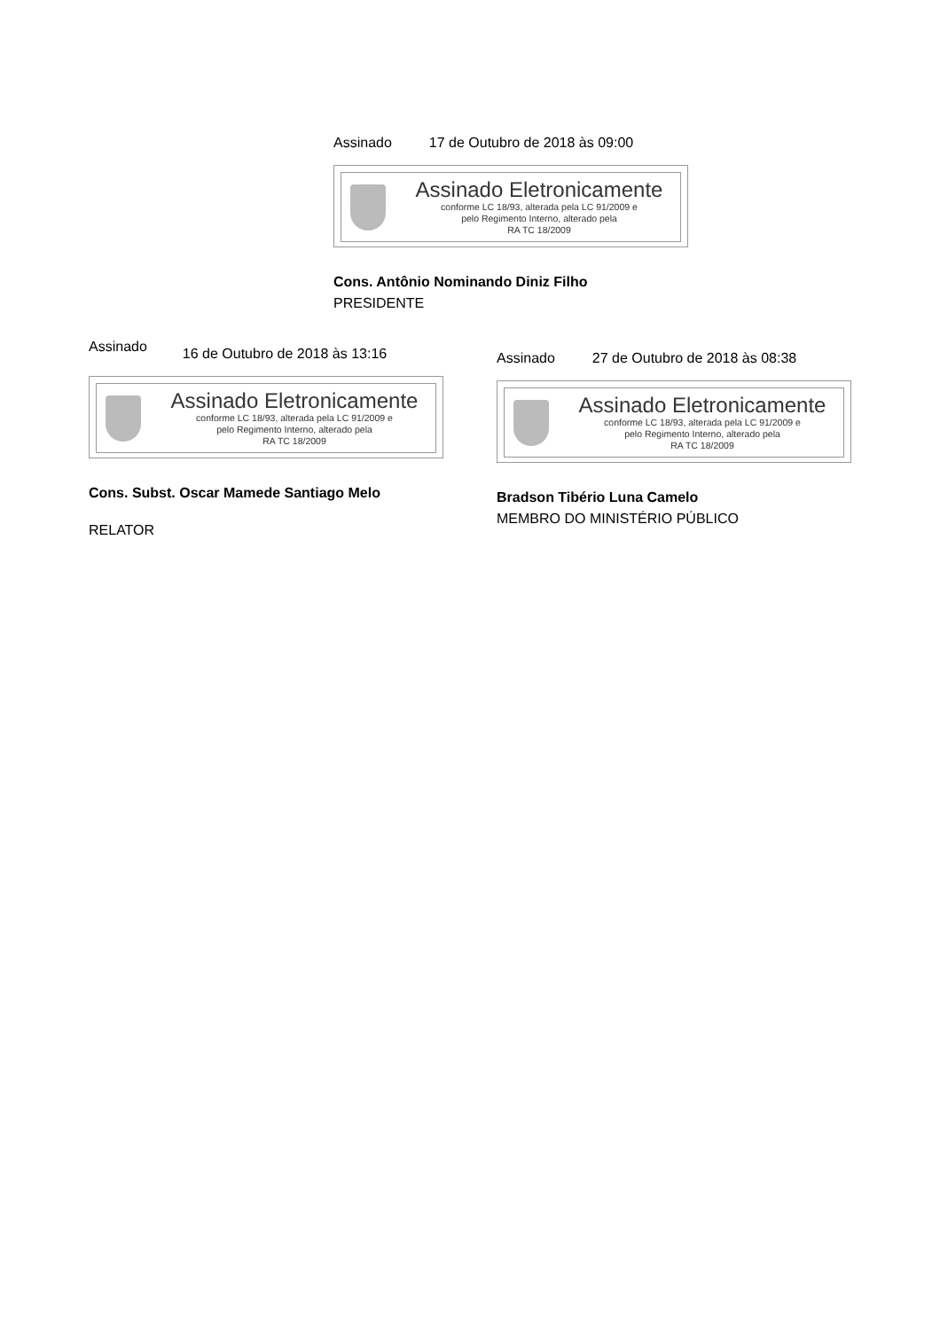Assinado 17 de Outubro de 2018 às 09:00
Assinado Eletronicamente
conforme LC 18/93, alterada pela LC 91/2009 e
pelo Regimento Interno, alterado pela
RA TC 18/2009
Cons. Antônio Nominando Diniz Filho
PRESIDENTE
Assinado 16 de Outubro de 2018 às 13:16
Assinado Eletronicamente
conforme LC 18/93, alterada pela LC 91/2009 e
pelo Regimento Interno, alterado pela
RA TC 18/2009
Cons. Subst. Oscar Mamede Santiago Melo
RELATOR
Assinado 27 de Outubro de 2018 às 08:38
Assinado Eletronicamente
conforme LC 18/93, alterada pela LC 91/2009 e
pelo Regimento Interno, alterado pela
RA TC 18/2009
Bradson Tibério Luna Camelo
MEMBRO DO MINISTÉRIO PÚBLICO